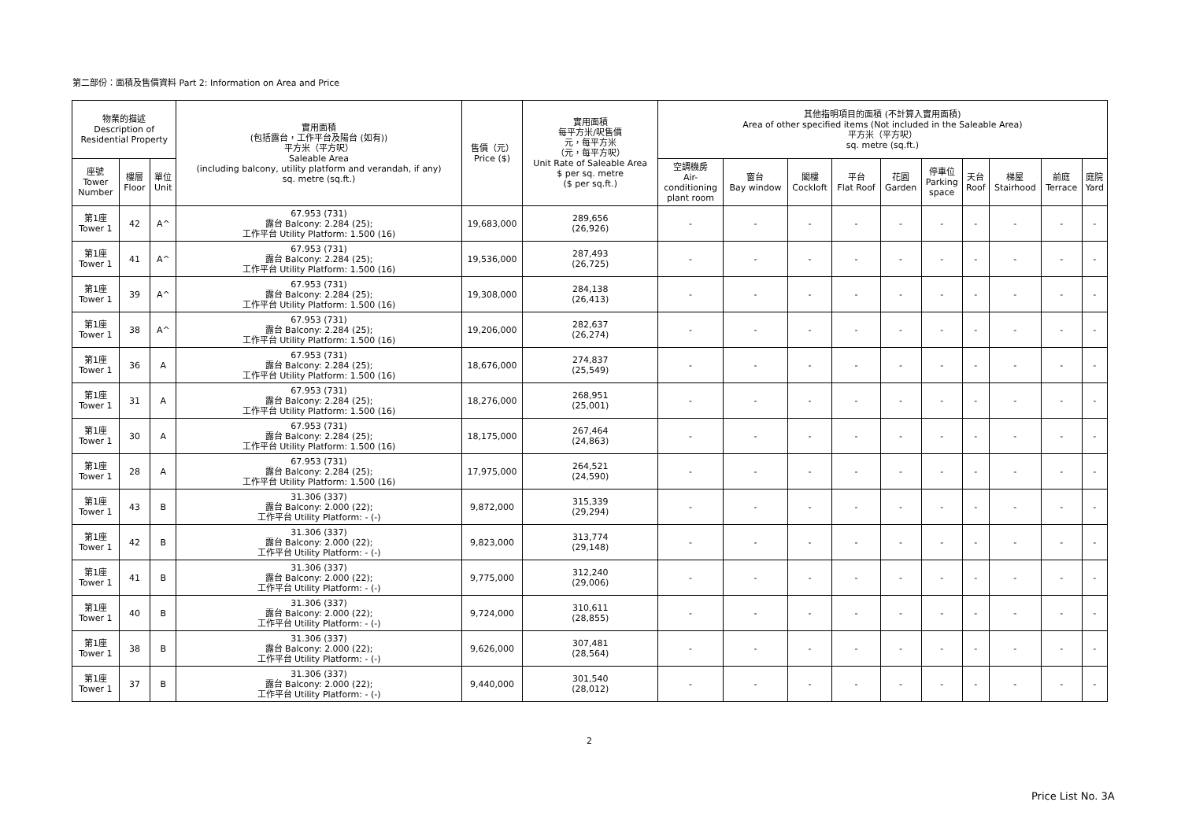第二部份：面積及售價資料 Part 2: Information on Area and Price
| 物業的描述 Description of Residential Property | | | 實用面積 (包括露台，工作平台及陽台 (如有)) 平方米（平方呎） Saleable Area (including balcony, utility platform and verandah, if any) sq. metre (sq.ft.) | 售價（元） Price ($) | 實用面積 每平方米/呎售價 元，每平方米 （元，每平方呎） Unit Rate of Saleable Area $ per sq. metre ($ per sq.ft.) | 其他指明項目的面積 (不計算入實用面積) Area of other specified items (Not included in the Saleable Area) 平方米（平方呎） sq. metre (sq.ft.) | | | | | | | | | |
| --- | --- | --- | --- | --- | --- | --- | --- | --- | --- | --- | --- | --- | --- | --- | --- |
| 座號 Tower Number | 樓層 Floor | 單位 Unit | | | | 空調機房 Air- conditioning plant room | 窗台 Bay window | 閣樓 Cockloft | 平台 Flat Roof | 花園 Garden | 停車位 Parking space | 天台 Roof | 梯屋 Stairhood | 前庭 Terrace | 庭院 Yard |
| 第1座 Tower 1 | 42 | A^ | 67.953 (731) 露台 Balcony: 2.284 (25); 工作平台 Utility Platform: 1.500 (16) | 19,683,000 | 289,656 (26,926) | - | - | - | - | - | - | - | - | - | - |
| 第1座 Tower 1 | 41 | A^ | 67.953 (731) 露台 Balcony: 2.284 (25); 工作平台 Utility Platform: 1.500 (16) | 19,536,000 | 287,493 (26,725) | - | - | - | - | - | - | - | - | - | - |
| 第1座 Tower 1 | 39 | A^ | 67.953 (731) 露台 Balcony: 2.284 (25); 工作平台 Utility Platform: 1.500 (16) | 19,308,000 | 284,138 (26,413) | - | - | - | - | - | - | - | - | - | - |
| 第1座 Tower 1 | 38 | A^ | 67.953 (731) 露台 Balcony: 2.284 (25); 工作平台 Utility Platform: 1.500 (16) | 19,206,000 | 282,637 (26,274) | - | - | - | - | - | - | - | - | - | - |
| 第1座 Tower 1 | 36 | A | 67.953 (731) 露台 Balcony: 2.284 (25); 工作平台 Utility Platform: 1.500 (16) | 18,676,000 | 274,837 (25,549) | - | - | - | - | - | - | - | - | - | - |
| 第1座 Tower 1 | 31 | A | 67.953 (731) 露台 Balcony: 2.284 (25); 工作平台 Utility Platform: 1.500 (16) | 18,276,000 | 268,951 (25,001) | - | - | - | - | - | - | - | - | - | - |
| 第1座 Tower 1 | 30 | A | 67.953 (731) 露台 Balcony: 2.284 (25); 工作平台 Utility Platform: 1.500 (16) | 18,175,000 | 267,464 (24,863) | - | - | - | - | - | - | - | - | - | - |
| 第1座 Tower 1 | 28 | A | 67.953 (731) 露台 Balcony: 2.284 (25); 工作平台 Utility Platform: 1.500 (16) | 17,975,000 | 264,521 (24,590) | - | - | - | - | - | - | - | - | - | - |
| 第1座 Tower 1 | 43 | B | 31.306 (337) 露台 Balcony: 2.000 (22); 工作平台 Utility Platform: - (-) | 9,872,000 | 315,339 (29,294) | - | - | - | - | - | - | - | - | - | - |
| 第1座 Tower 1 | 42 | B | 31.306 (337) 露台 Balcony: 2.000 (22); 工作平台 Utility Platform: - (-) | 9,823,000 | 313,774 (29,148) | - | - | - | - | - | - | - | - | - | - |
| 第1座 Tower 1 | 41 | B | 31.306 (337) 露台 Balcony: 2.000 (22); 工作平台 Utility Platform: - (-) | 9,775,000 | 312,240 (29,006) | - | - | - | - | - | - | - | - | - | - |
| 第1座 Tower 1 | 40 | B | 31.306 (337) 露台 Balcony: 2.000 (22); 工作平台 Utility Platform: - (-) | 9,724,000 | 310,611 (28,855) | - | - | - | - | - | - | - | - | - | - |
| 第1座 Tower 1 | 38 | B | 31.306 (337) 露台 Balcony: 2.000 (22); 工作平台 Utility Platform: - (-) | 9,626,000 | 307,481 (28,564) | - | - | - | - | - | - | - | - | - | - |
| 第1座 Tower 1 | 37 | B | 31.306 (337) 露台 Balcony: 2.000 (22); 工作平台 Utility Platform: - (-) | 9,440,000 | 301,540 (28,012) | - | - | - | - | - | - | - | - | - | - |
2
Price List No. 3A